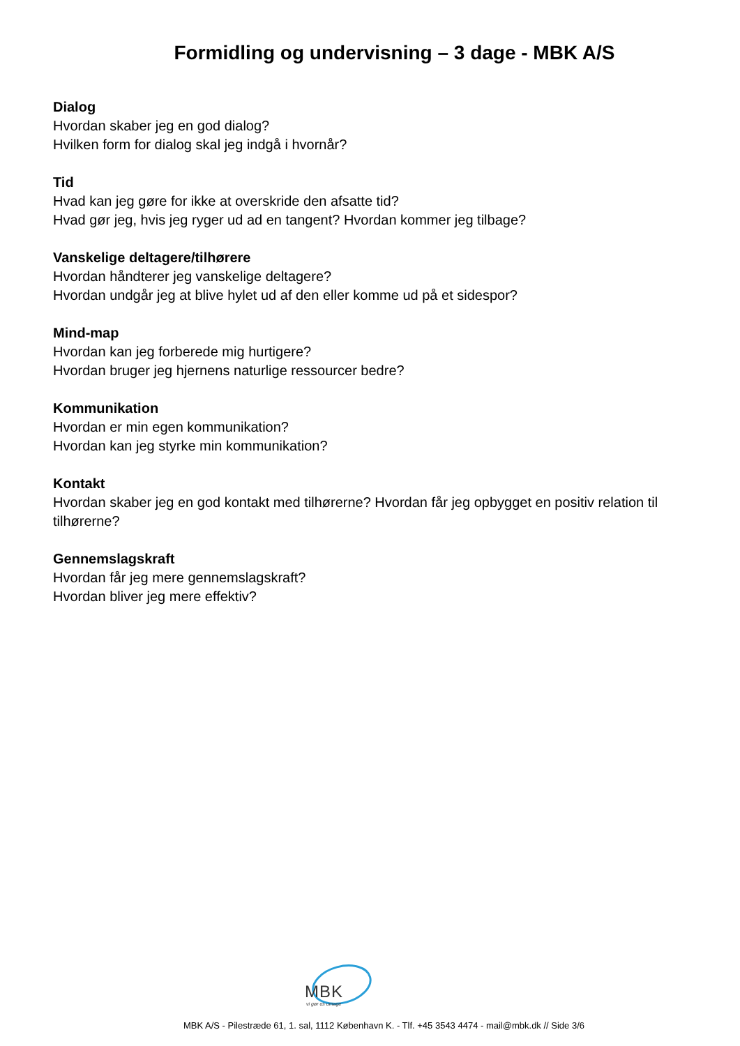Formidling og undervisning – 3 dage - MBK A/S
Dialog
Hvordan skaber jeg en god dialog?
Hvilken form for dialog skal jeg indgå i hvornår?
Tid
Hvad kan jeg gøre for ikke at overskride den afsatte tid?
Hvad gør jeg, hvis jeg ryger ud ad en tangent? Hvordan kommer jeg tilbage?
Vanskelige deltagere/tilhørere
Hvordan håndterer jeg vanskelige deltagere?
Hvordan undgår jeg at blive hylet ud af den eller komme ud på et sidespor?
Mind-map
Hvordan kan jeg forberede mig hurtigere?
Hvordan bruger jeg hjernens naturlige ressourcer bedre?
Kommunikation
Hvordan er min egen kommunikation?
Hvordan kan jeg styrke min kommunikation?
Kontakt
Hvordan skaber jeg en god kontakt med tilhørerne? Hvordan får jeg opbygget en positiv relation til tilhørerne?
Gennemslagskraft
Hvordan får jeg mere gennemslagskraft?
Hvordan bliver jeg mere effektiv?
MBK
vi gør os umage
MBK A/S - Pilestræde 61, 1. sal, 1112 København K. - Tlf. +45 3543 4474 - mail@mbk.dk // Side 3/6